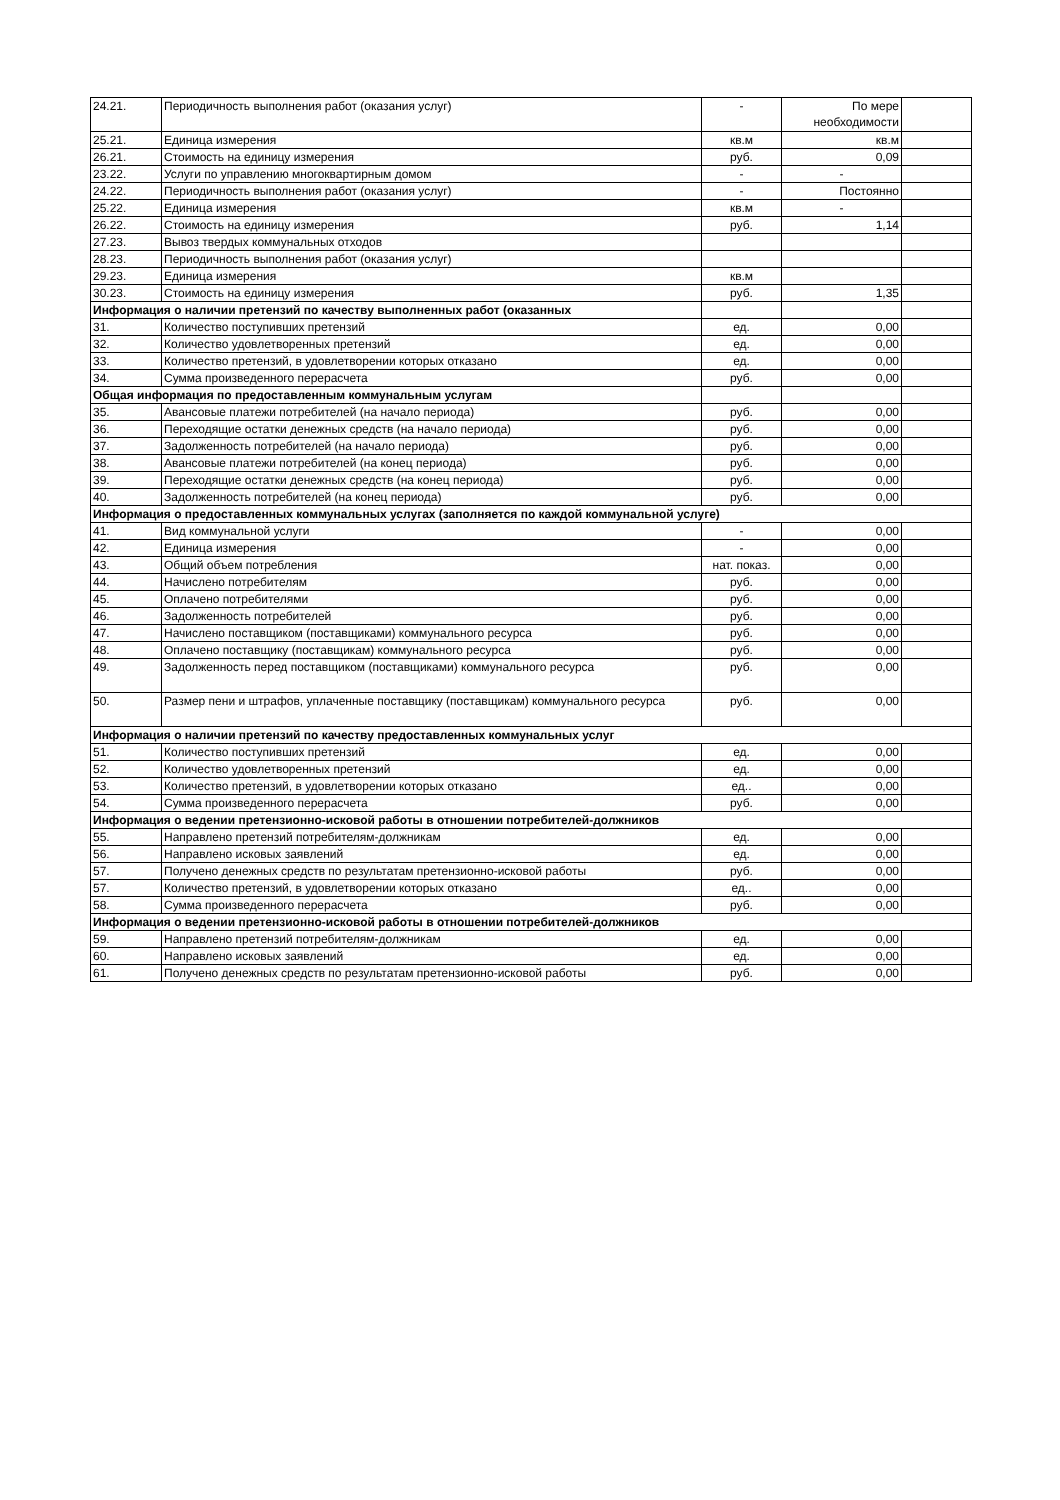| 24.21. | Периодичность выполнения работ (оказания услуг) | - | По мере необходимости | |
| 25.21. | Единица измерения | кв.м | кв.м | |
| 26.21. | Стоимость на единицу измерения | руб. | 0,09 | |
| 23.22. | Услуги по управлению многоквартирным домом | - | - | |
| 24.22. | Периодичность выполнения работ (оказания услуг) | - | Постоянно | |
| 25.22. | Единица измерения | кв.м | - | |
| 26.22. | Стоимость на единицу измерения | руб. | 1,14 | |
| 27.23. | Вывоз твердых коммунальных отходов | | | |
| 28.23. | Периодичность выполнения работ (оказания услуг) | | | |
| 29.23. | Единица измерения | кв.м | | |
| 30.23. | Стоимость на единицу измерения | руб. | 1,35 | |
| Информация о наличии претензий по качеству выполненных работ (оказанных | | | | |
| 31. | Количество поступивших претензий | ед. | 0,00 | |
| 32. | Количество удовлетворенных претензий | ед. | 0,00 | |
| 33. | Количество претензий, в удовлетворении которых отказано | ед. | 0,00 | |
| 34. | Сумма произведенного перерасчета | руб. | 0,00 | |
| Общая информация по предоставленным коммунальным услугам | | | | |
| 35. | Авансовые платежи потребителей (на начало периода) | руб. | 0,00 | |
| 36. | Переходящие остатки денежных средств (на начало периода) | руб. | 0,00 | |
| 37. | Задолженность потребителей (на начало периода) | руб. | 0,00 | |
| 38. | Авансовые платежи потребителей (на конец периода) | руб. | 0,00 | |
| 39. | Переходящие остатки денежных средств (на конец периода) | руб. | 0,00 | |
| 40. | Задолженность потребителей (на конец периода) | руб. | 0,00 | |
| Информация о предоставленных коммунальных услугах (заполняется по каждой коммунальной услуге) | | | | |
| 41. | Вид коммунальной услуги | - | 0,00 | |
| 42. | Единица измерения | - | 0,00 | |
| 43. | Общий объем потребления | нат. показ. | 0,00 | |
| 44. | Начислено потребителям | руб. | 0,00 | |
| 45. | Оплачено потребителями | руб. | 0,00 | |
| 46. | Задолженность потребителей | руб. | 0,00 | |
| 47. | Начислено поставщиком (поставщиками) коммунального ресурса | руб. | 0,00 | |
| 48. | Оплачено поставщику (поставщикам) коммунального ресурса | руб. | 0,00 | |
| 49. | Задолженность перед поставщиком (поставщиками) коммунального ресурса | руб. | 0,00 | |
| 50. | Размер пени и штрафов, уплаченные поставщику (поставщикам) коммунального ресурса | руб. | 0,00 | |
| Информация о наличии претензий по качеству предоставленных коммунальных услуг | | | | |
| 51. | Количество поступивших претензий | ед. | 0,00 | |
| 52. | Количество удовлетворенных претензий | ед. | 0,00 | |
| 53. | Количество претензий, в удовлетворении которых отказано | ед.. | 0,00 | |
| 54. | Сумма произведенного перерасчета | руб. | 0,00 | |
| Информация о ведении претензионно-исковой работы в отношении потребителей-должников | | | | |
| 55. | Направлено претензий потребителям-должникам | ед. | 0,00 | |
| 56. | Направлено исковых заявлений | ед. | 0,00 | |
| 57. | Получено денежных средств по результатам претензионно-исковой работы | руб. | 0,00 | |
| 57. | Количество претензий, в удовлетворении которых отказано | ед.. | 0,00 | |
| 58. | Сумма произведенного перерасчета | руб. | 0,00 | |
| Информация о ведении претензионно-исковой работы в отношении потребителей-должников | | | | |
| 59. | Направлено претензий потребителям-должникам | ед. | 0,00 | |
| 60. | Направлено исковых заявлений | ед. | 0,00 | |
| 61. | Получено денежных средств по результатам претензионно-исковой работы | руб. | 0,00 | |